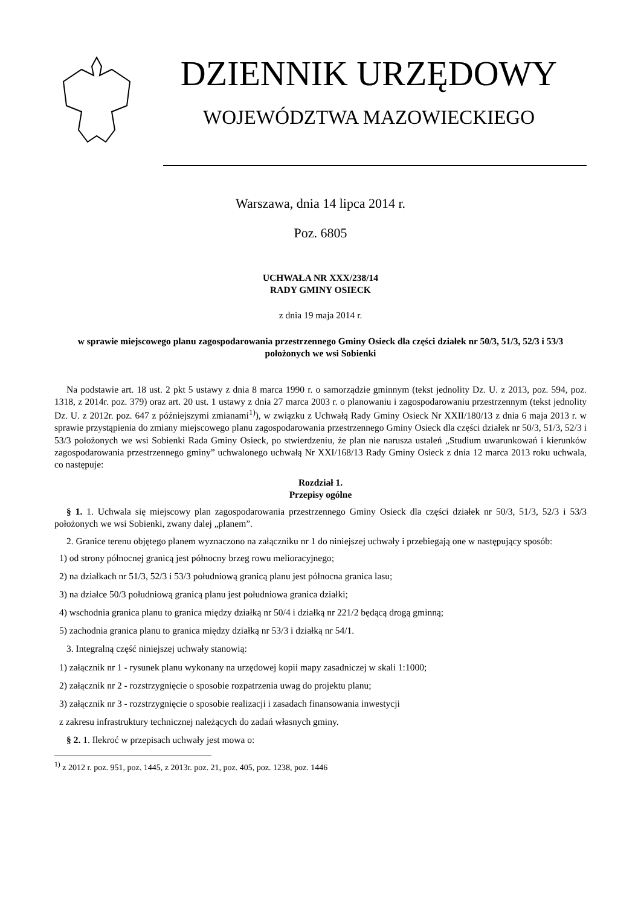DZIENNIK URZĘDOWY
WOJEWÓDZTWA MAZOWIECKIEGO
Warszawa, dnia 14 lipca 2014 r.
Poz. 6805
UCHWAŁA NR XXX/238/14
RADY GMINY OSIECK
z dnia 19 maja 2014 r.
w sprawie miejscowego planu zagospodarowania przestrzennego Gminy Osieck dla części działek nr 50/3, 51/3, 52/3 i 53/3 położonych we wsi Sobienki
Na podstawie art. 18 ust. 2 pkt 5 ustawy z dnia 8 marca 1990 r. o samorządzie gminnym (tekst jednolity Dz. U. z 2013, poz. 594, poz. 1318, z 2014r. poz. 379) oraz art. 20 ust. 1 ustawy z dnia 27 marca 2003 r. o planowaniu i zagospodarowaniu przestrzennym (tekst jednolity Dz. U. z 2012r. poz. 647 z późniejszymi zmianami<sup>1)</sup>), w związku z Uchwałą Rady Gminy Osieck Nr XXII/180/13 z dnia 6 maja 2013 r. w sprawie przystąpienia do zmiany miejscowego planu zagospodarowania przestrzennego Gminy Osieck dla części działek nr 50/3, 51/3, 52/3 i 53/3 położonych we wsi Sobienki Rada Gminy Osieck, po stwierdzeniu, że plan nie narusza ustaleń „Studium uwarunkowań i kierunków zagospodarowania przestrzennego gminy” uchwalonego uchwałą Nr XXI/168/13 Rady Gminy Osieck z dnia 12 marca 2013 roku uchwala, co następuje:
Rozdział 1.
Przepisy ogólne
§ 1. 1. Uchwala się miejscowy plan zagospodarowania przestrzennego Gminy Osieck dla części działek nr 50/3, 51/3, 52/3 i 53/3 położonych we wsi Sobienki, zwany dalej „planem”.
2. Granice terenu objętego planem wyznaczono na załączniku nr 1 do niniejszej uchwały i przebiegają one w następujący sposób:
1) od strony północnej granicą jest północny brzeg rowu melioracyjnego;
2) na działkach nr 51/3, 52/3 i 53/3 południową granicą planu jest północna granica lasu;
3) na działce 50/3 południową granicą planu jest południowa granica działki;
4) wschodnia granica planu to granica między działką nr 50/4 i działką nr 221/2 będącą drogą gminną;
5) zachodnia granica planu to granica między działką nr 53/3 i działką nr 54/1.
3. Integralną część niniejszej uchwały stanowią:
1) załącznik nr 1 - rysunek planu wykonany na urzędowej kopii mapy zasadniczej w skali 1:1000;
2) załącznik nr 2 - rozstrzygnięcie o sposobie rozpatrzenia uwag do projektu planu;
3) załącznik nr 3 - rozstrzygnięcie o sposobie realizacji i zasadach finansowania inwestycji
z zakresu infrastruktury technicznej należących do zadań własnych gminy.
§ 2. 1. Ilekroć w przepisach uchwały jest mowa o:
<sup>1)</sup> z 2012 r. poz. 951, poz. 1445, z 2013r. poz. 21, poz. 405, poz. 1238, poz. 1446